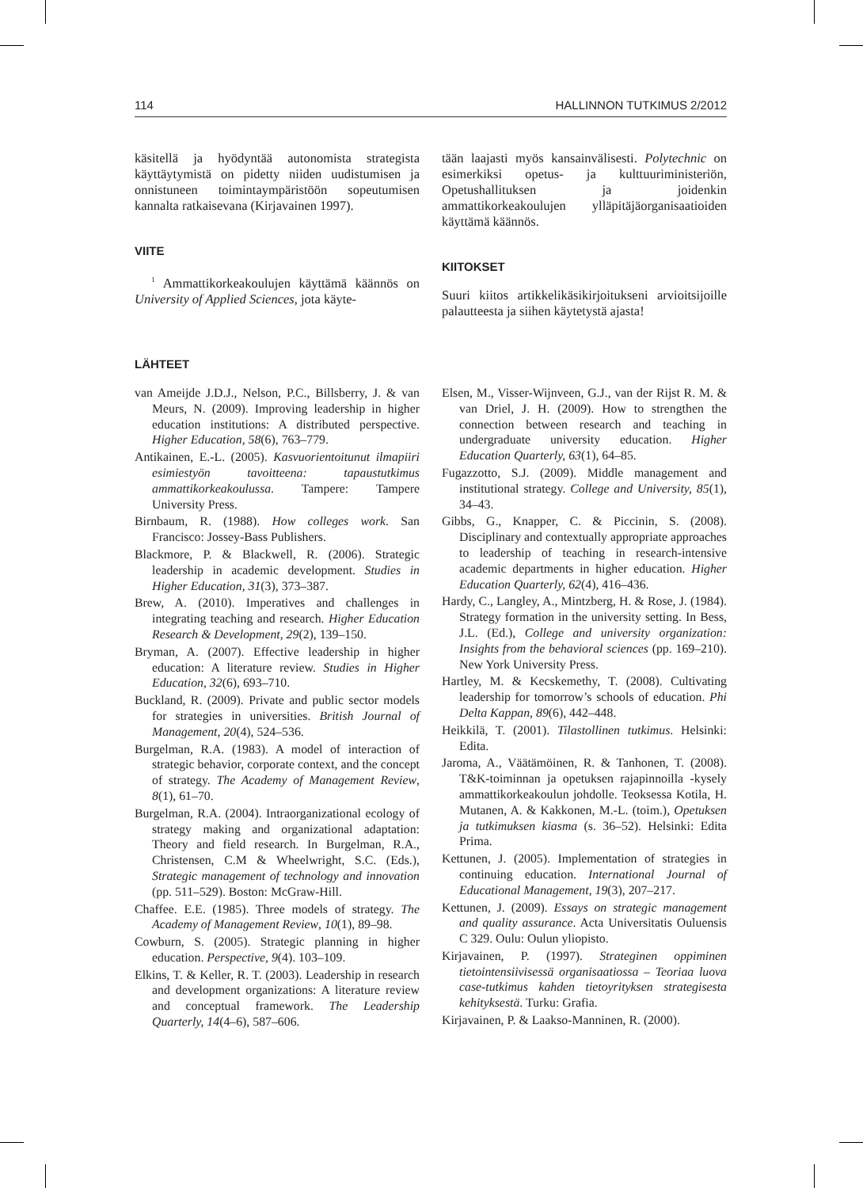114 HALLINNON TUTKIMUS 2/2012
käsitellä ja hyödyntää autonomista strategista käyttäytymistä on pidetty niiden uudistumisen ja onnistuneen toimintaympäristöön sopeutumisen kannalta ratkaisevana (Kirjavainen 1997).
VIITE
<sup>1</sup> Ammattikorkeakoulujen käyttämä käännös on University of Applied Sciences, jota käyte-
tään laajasti myös kansainvälisesti. Polytechnic on esimerkiksi opetus- ja kulttuuriministeriön, Opetushallituksen ja joidenkin ammattikorkeakoulujen ylläpitäjäorganisaatioiden käyttämä käännös.
KIITOKSET
Suuri kiitos artikkelikäsikirjoitukseni arvioitsijoille palautteesta ja siihen käytetystä ajasta!
LÄHTEET
van Ameijde J.D.J., Nelson, P.C., Billsberry, J. & van Meurs, N. (2009). Improving leadership in higher education institutions: A distributed perspective. Higher Education, 58(6), 763–779.
Antikainen, E.-L. (2005). Kasvuorientoitunut ilmapiiri esimiestyön tavoitteena: tapaustutkimus ammattikorkeakoulussa. Tampere: Tampere University Press.
Birnbaum, R. (1988). How colleges work. San Francisco: Jossey-Bass Publishers.
Blackmore, P. & Blackwell, R. (2006). Strategic leadership in academic development. Studies in Higher Education, 31(3), 373–387.
Brew, A. (2010). Imperatives and challenges in integrating teaching and research. Higher Education Research & Development, 29(2), 139–150.
Bryman, A. (2007). Effective leadership in higher education: A literature review. Studies in Higher Education, 32(6), 693–710.
Buckland, R. (2009). Private and public sector models for strategies in universities. British Journal of Management, 20(4), 524–536.
Burgelman, R.A. (1983). A model of interaction of strategic behavior, corporate context, and the concept of strategy. The Academy of Management Review, 8(1), 61–70.
Burgelman, R.A. (2004). Intraorganizational ecology of strategy making and organizational adaptation: Theory and field research. In Burgelman, R.A., Christensen, C.M & Wheelwright, S.C. (Eds.), Strategic management of technology and innovation (pp. 511–529). Boston: McGraw-Hill.
Chaffee. E.E. (1985). Three models of strategy. The Academy of Management Review, 10(1), 89–98.
Cowburn, S. (2005). Strategic planning in higher education. Perspective, 9(4). 103–109.
Elkins, T. & Keller, R. T. (2003). Leadership in research and development organizations: A literature review and conceptual framework. The Leadership Quarterly, 14(4–6), 587–606.
Elsen, M., Visser-Wijnveen, G.J., van der Rijst R. M. & van Driel, J. H. (2009). How to strengthen the connection between research and teaching in undergraduate university education. Higher Education Quarterly, 63(1), 64–85.
Fugazzotto, S.J. (2009). Middle management and institutional strategy. College and University, 85(1), 34–43.
Gibbs, G., Knapper, C. & Piccinin, S. (2008). Disciplinary and contextually appropriate approaches to leadership of teaching in research-intensive academic departments in higher education. Higher Education Quarterly, 62(4), 416–436.
Hardy, C., Langley, A., Mintzberg, H. & Rose, J. (1984). Strategy formation in the university setting. In Bess, J.L. (Ed.), College and university organization: Insights from the behavioral sciences (pp. 169–210). New York University Press.
Hartley, M. & Kecskemethy, T. (2008). Cultivating leadership for tomorrow’s schools of education. Phi Delta Kappan, 89(6), 442–448.
Heikkilä, T. (2001). Tilastollinen tutkimus. Helsinki: Edita.
Jaroma, A., Väätämöinen, R. & Tanhonen, T. (2008). T&K-toiminnan ja opetuksen rajapinnoilla -kysely ammattikorkeakoulun johdolle. Teoksessa Kotila, H. Mutanen, A. & Kakkonen, M.-L. (toim.), Opetuksen ja tutkimuksen kiasma (s. 36–52). Helsinki: Edita Prima.
Kettunen, J. (2005). Implementation of strategies in continuing education. International Journal of Educational Management, 19(3), 207–217.
Kettunen, J. (2009). Essays on strategic management and quality assurance. Acta Universitatis Ouluensis C 329. Oulu: Oulun yliopisto.
Kirjavainen, P. (1997). Strateginen oppiminen tietointensiivisessä organisaatiossa – Teoriaa luova case-tutkimus kahden tietoyrityksen strategisesta kehityksestä. Turku: Grafia.
Kirjavainen, P. & Laakso-Manninen, R. (2000).